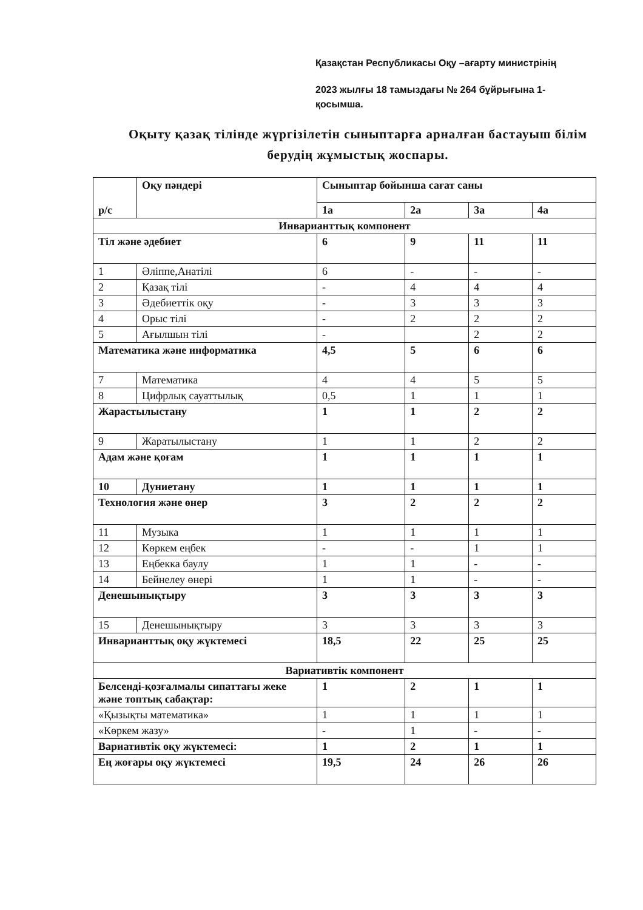Қазақстан Республикасы Оқу –ағарту министрінің
2023 жылғы 18 тамыздағы № 264 бұйрығына 1-
қосымша.
Оқыту қазақ тілінде жүргізілетін сыныптарға арналған бастауыш білім берудің жұмыстық жоспары.
| р/с | Оқу пәндері | Сыныптар бойынша сағат саны | | | |
| --- | --- | --- | --- | --- | --- |
| | | 1а | 2а | 3а | 4а |
| Инварианттық компонент | | | | | |
| Тіл және әдебиет | | 6 | 9 | 11 | 11 |
| 1 | Әліппе,Анатілі | 6 | - | - | - |
| 2 | Қазақ тілі | - | 4 | 4 | 4 |
| 3 | Әдебиеттік оқу | - | 3 | 3 | 3 |
| 4 | Орыс тілі | - | 2 | 2 | 2 |
| 5 | Ағылшын тілі | - | | 2 | 2 |
| Математика және информатика | | 4,5 | 5 | 6 | 6 |
| 7 | Математика | 4 | 4 | 5 | 5 |
| 8 | Цифрлық сауаттылық | 0,5 | 1 | 1 | 1 |
| Жарастылыстану | | 1 | 1 | 2 | 2 |
| 9 | Жаратылыстану | 1 | 1 | 2 | 2 |
| Адам және қоғам | | 1 | 1 | 1 | 1 |
| 10 | Дуниетану | 1 | 1 | 1 | 1 |
| Технология және өнер | | 3 | 2 | 2 | 2 |
| 11 | Музыка | 1 | 1 | 1 | 1 |
| 12 | Көркем еңбек | - | - | 1 | 1 |
| 13 | Еңбекка баулу | 1 | 1 | - | - |
| 14 | Бейнелеу өнері | 1 | 1 | - | - |
| Денешынықтыру | | 3 | 3 | 3 | 3 |
| 15 | Денешынықтыру | 3 | 3 | 3 | 3 |
| Инварианттық оқу жүктемесі | | 18,5 | 22 | 25 | 25 |
| Вариативтік компонент | | | | | |
| Белсенді-қозғалмалы сипаттағы жеке және топтық сабақтар: | | 1 | 2 | 1 | 1 |
| «Қызықты математика» | | 1 | 1 | 1 | 1 |
| «Көркем жазу» | | - | 1 | - | - |
| Вариативтік оқу жүктемесі: | | 1 | 2 | 1 | 1 |
| Ең жоғары оқу жүктемесі | | 19,5 | 24 | 26 | 26 |